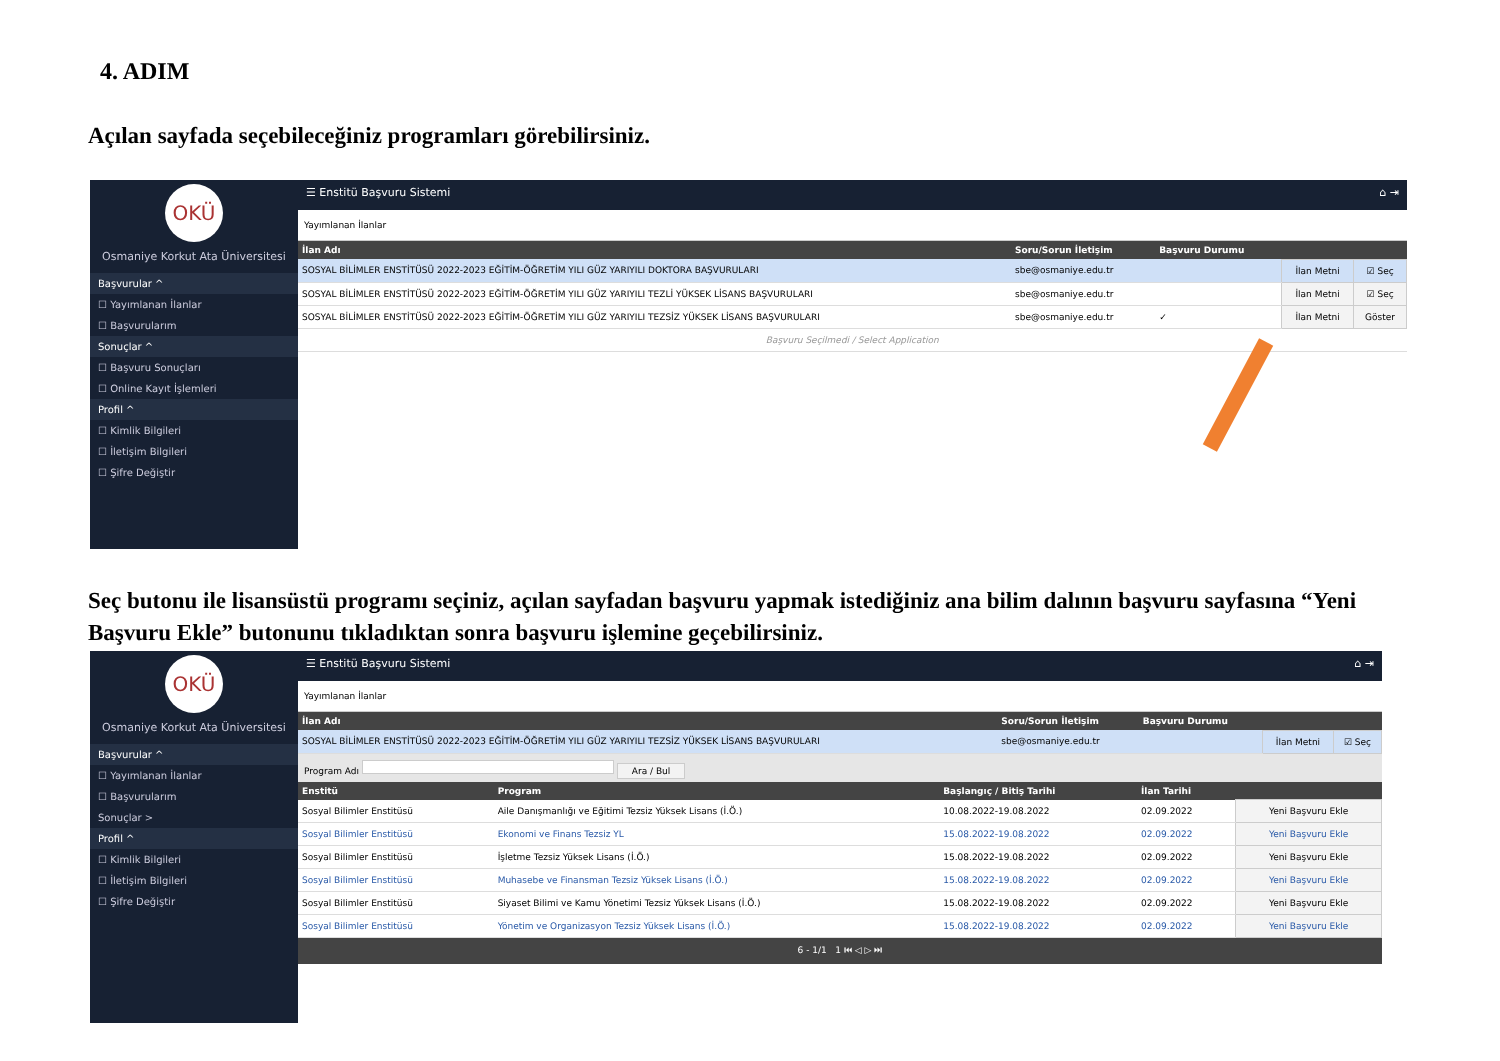4. ADIM
Açılan sayfada seçebileceğiniz programları görebilirsiniz.
OKÜ
Osmaniye Korkut Ata Üniversitesi
Başvurular ^
☐ Yayımlanan İlanlar
☐ Başvurularım
Sonuçlar ^
☐ Başvuru Sonuçları
☐ Online Kayıt İşlemleri
Profil ^
☐ Kimlik Bilgileri
☐ İletişim Bilgileri
☐ Şifre Değiştir
☰ Enstitü Başvuru Sistemi ⌂ ⇥
Yayımlanan İlanlar
| İlan Adı | Soru/Sorun İletişim | Başvuru Durumu | | |
| --- | --- | --- | --- | --- |
| SOSYAL BİLİMLER ENSTİTÜSÜ 2022-2023 EĞİTİM-ÖĞRETİM YILI GÜZ YARIYILI DOKTORA BAŞVURULARI | sbe@osmaniye.edu.tr | | İlan Metni | ☑ Seç |
| SOSYAL BİLİMLER ENSTİTÜSÜ 2022-2023 EĞİTİM-ÖĞRETİM YILI GÜZ YARIYILI TEZLİ YÜKSEK LİSANS BAŞVURULARI | sbe@osmaniye.edu.tr | | İlan Metni | ☑ Seç |
| SOSYAL BİLİMLER ENSTİTÜSÜ 2022-2023 EĞİTİM-ÖĞRETİM YILI GÜZ YARIYILI TEZSİZ YÜKSEK LİSANS BAŞVURULARI | sbe@osmaniye.edu.tr | ✓ | İlan Metni | Göster |
| Başvuru Seçilmedi / Select Application | | | | |
Seç butonu ile lisansüstü programı seçiniz, açılan sayfadan başvuru yapmak istediğiniz ana bilim dalının başvuru sayfasına “Yeni Başvuru Ekle” butonunu tıkladıktan sonra başvuru işlemine geçebilirsiniz.
OKÜ
Osmaniye Korkut Ata Üniversitesi
Başvurular ^
☐ Yayımlanan İlanlar
☐ Başvurularım
Sonuçlar >
Profil ^
☐ Kimlik Bilgileri
☐ İletişim Bilgileri
☐ Şifre Değiştir
☰ Enstitü Başvuru Sistemi ⌂ ⇥
Yayımlanan İlanlar
| İlan Adı | Soru/Sorun İletişim | Başvuru Durumu | | |
| --- | --- | --- | --- | --- |
| SOSYAL BİLİMLER ENSTİTÜSÜ 2022-2023 EĞİTİM-ÖĞRETİM YILI GÜZ YARIYILI TEZSİZ YÜKSEK LİSANS BAŞVURULARI | sbe@osmaniye.edu.tr | | İlan Metni | ☑ Seç |
Program Adı Ara / Bul
| Enstitü | Program | Başlangıç / Bitiş Tarihi | İlan Tarihi | |
| --- | --- | --- | --- | --- |
| Sosyal Bilimler Enstitüsü | Aile Danışmanlığı ve Eğitimi Tezsiz Yüksek Lisans (İ.Ö.) | 10.08.2022-19.08.2022 | 02.09.2022 | Yeni Başvuru Ekle |
| Sosyal Bilimler Enstitüsü | Ekonomi ve Finans Tezsiz YL | 15.08.2022-19.08.2022 | 02.09.2022 | Yeni Başvuru Ekle |
| Sosyal Bilimler Enstitüsü | İşletme Tezsiz Yüksek Lisans (İ.Ö.) | 15.08.2022-19.08.2022 | 02.09.2022 | Yeni Başvuru Ekle |
| Sosyal Bilimler Enstitüsü | Muhasebe ve Finansman Tezsiz Yüksek Lisans (İ.Ö.) | 15.08.2022-19.08.2022 | 02.09.2022 | Yeni Başvuru Ekle |
| Sosyal Bilimler Enstitüsü | Siyaset Bilimi ve Kamu Yönetimi Tezsiz Yüksek Lisans (İ.Ö.) | 15.08.2022-19.08.2022 | 02.09.2022 | Yeni Başvuru Ekle |
| Sosyal Bilimler Enstitüsü | Yönetim ve Organizasyon Tezsiz Yüksek Lisans (İ.Ö.) | 15.08.2022-19.08.2022 | 02.09.2022 | Yeni Başvuru Ekle |
6 - 1/1 1 ⏮ ◁ ▷ ⏭